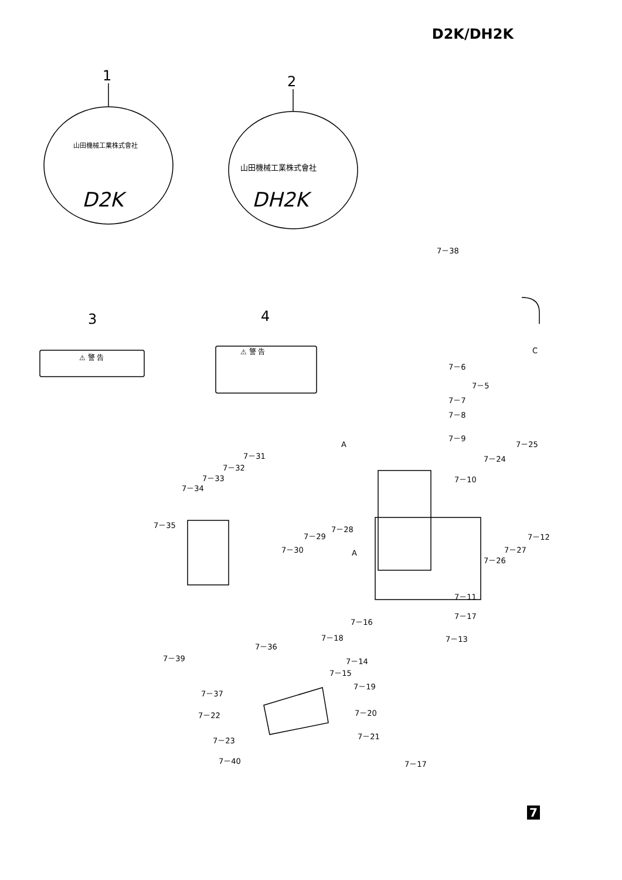D2K/DH2K
1
2
3
4
山田機械工業株式會社
D2K
山田機械工業株式會社
DH2K
⚠ 警 告
⚠ 警 告
7－38
7－6
7－5
7－7
7－8
7－9
7－25
7－24
7－10
7－31
7－32
7－33
7－34
7－35
7－28
7－29
7－30
7－12
7－27
7－26
7－11
7－17
7－16
7－18
7－13
7－36
7－39
7－14
7－15
7－19
7－37
7－20
7－22
7－21
7－23
7－40
7－17
A
A
C
7